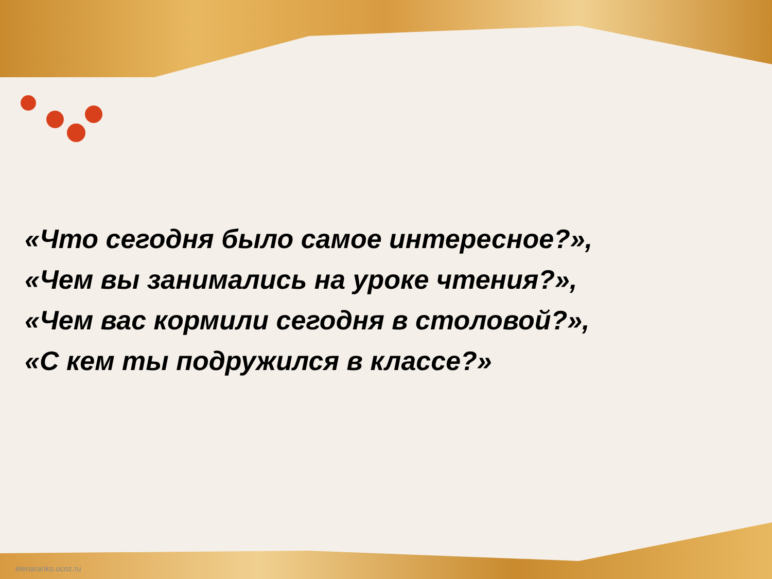«Что сегодня было самое интересное?»,
«Чем вы занимались на уроке чтения?»,
«Чем вас кормили сегодня в столовой?»,
«С кем ты подружился в классе?»
elenaranko.ucoz.ru